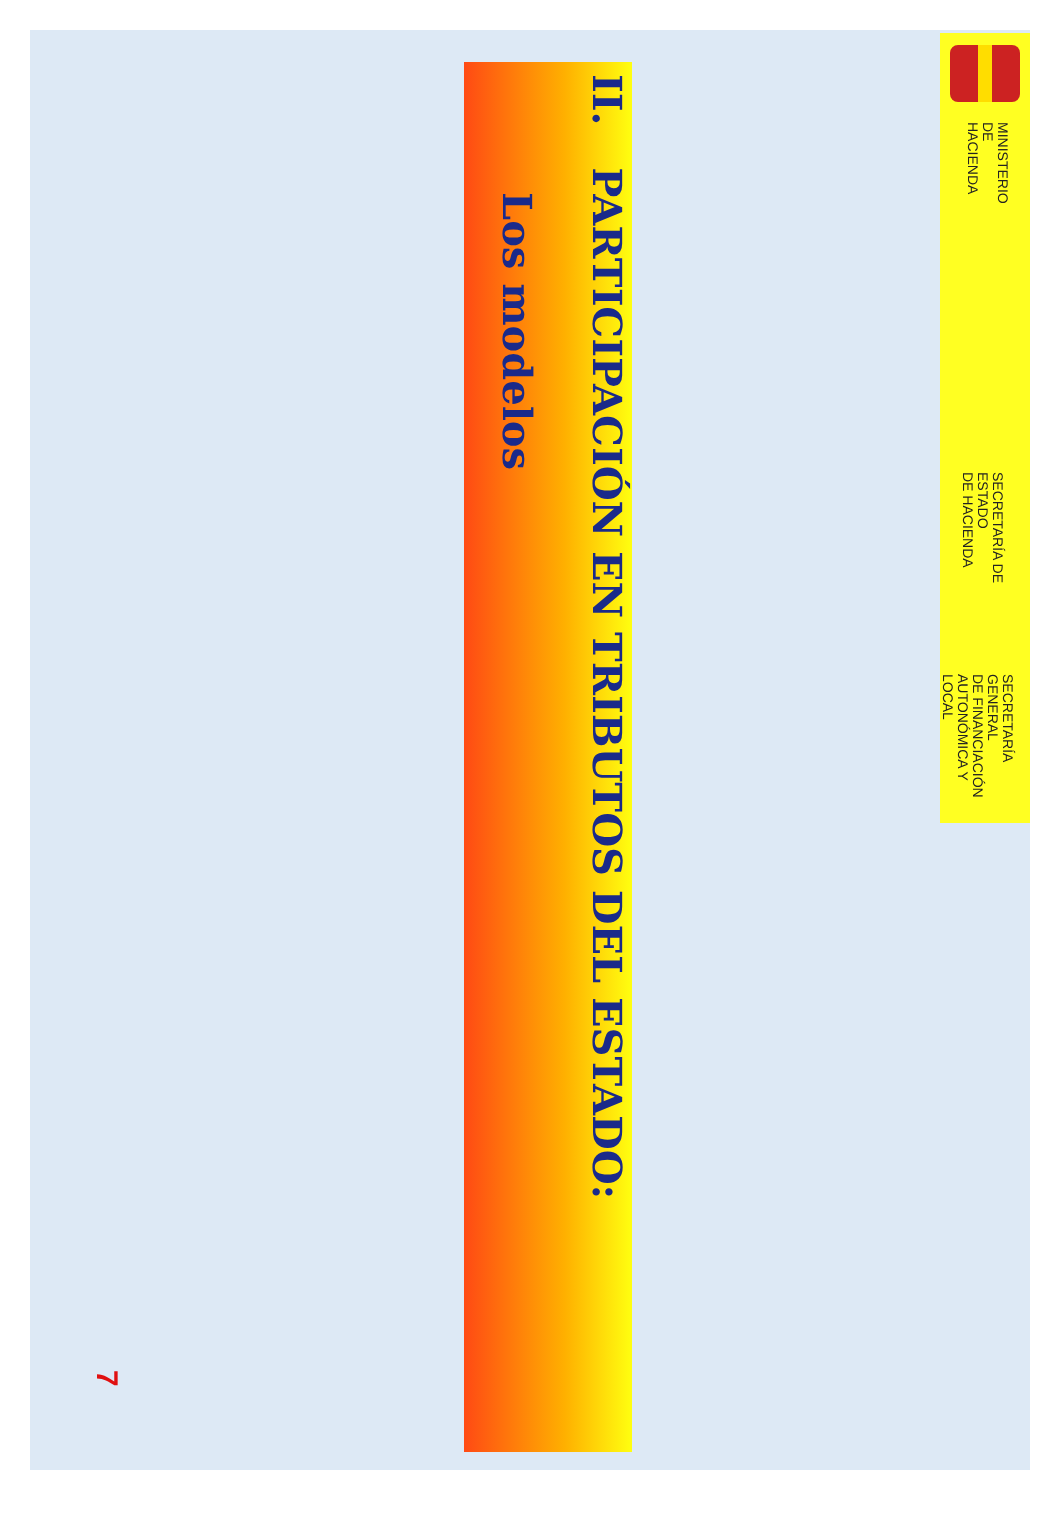MINISTERIO
DE HACIENDA
SECRETARÍA DE ESTADO
DE HACIENDA
SECRETARÍA GENERAL
DE FINANCIACIÓN
AUTONÓMICA Y LOCAL
II. PARTICIPACIÓN EN TRIBUTOS DEL ESTADO:
Los modelos
7